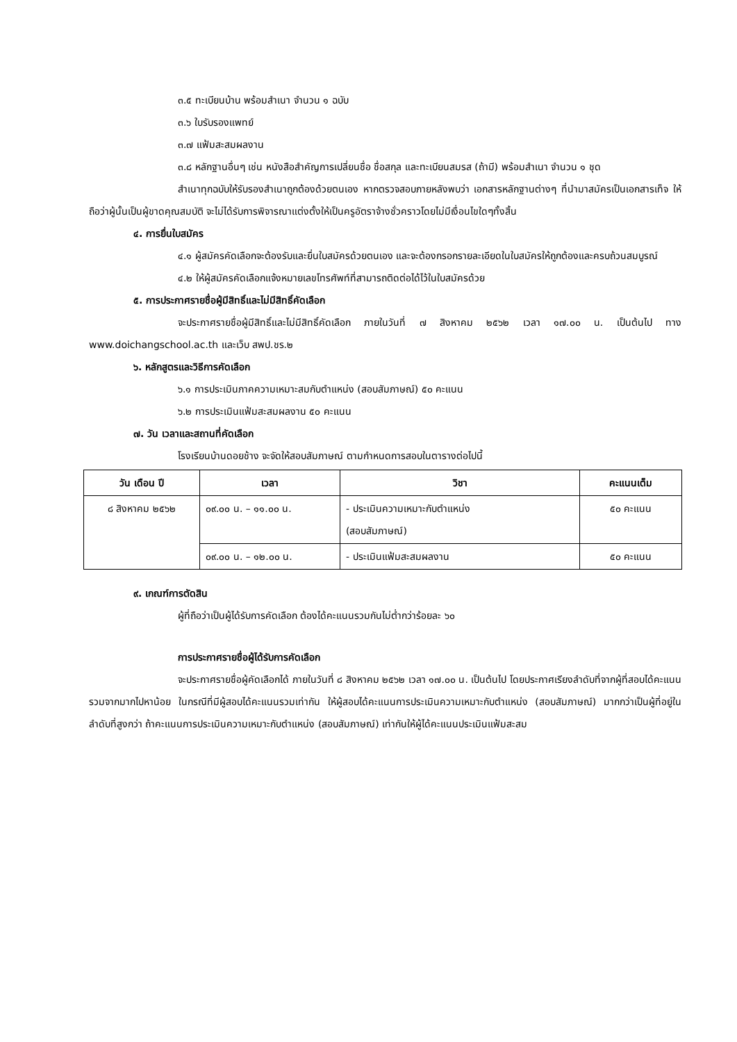๓.๕ ทะเบียนบ้าน พร้อมสำเนา จำนวน ๑ ฉบับ
๓.๖ ใบรับรองแพทย์
๓.๗ แฟ้มสะสมผลงาน
๓.๘ หลักฐานอื่นๆ เช่น หนังสือสำคัญการเปลี่ยนชื่อ ชื่อสกุล และทะเบียนสมรส (ถ้ามี) พร้อมสำเนา จำนวน ๑ ชุด
สำเนาทุกฉบับให้รับรองสำเนาถูกต้องด้วยตนเอง หากตรวจสอบภายหลังพบว่า เอกสารหลักฐานต่างๆ ที่นำมาสมัครเป็นเอกสารเท็จ ให้ถือว่าผู้นั้นเป็นผู้ขาดคุณสมบัติ จะไม่ได้รับการพิจารณาแต่งตั้งให้เป็นครูอัตราจ้างชั่วคราวโดยไม่มีเงื่อนไขใดๆทั้งสิ้น
๔. การยื่นใบสมัคร
๔.๑ ผู้สมัครคัดเลือกจะต้องรับและยื่นใบสมัครด้วยตนเอง และจะต้องกรอกรายละเอียดในใบสมัครให้ถูกต้องและครบถ้วนสมบูรณ์
๔.๒ ให้ผู้สมัครคัดเลือกแจ้งหมายเลขโทรศัพท์ที่สามารถติดต่อได้ไว้ในใบสมัครด้วย
๕. การประกาศรายชื่อผู้มีสิทธิ์และไม่มีสิทธิ์คัดเลือก
จะประกาศรายชื่อผู้มีสิทธิ์และไม่มีสิทธิ์คัดเลือก ภายในวันที่ ๗ สิงหาคม ๒๕๖๒ เวลา ๑๗.๐๐ น. เป็นต้นไป ทาง www.doichangschool.ac.th และเว็บ สพป.ชร.๒
๖. หลักสูตรและวิธีการคัดเลือก
๖.๑ การประเมินภาคความเหมาะสมกับตำแหน่ง (สอบสัมภาษณ์) ๕๐ คะแนน
๖.๒ การประเมินแฟ้มสะสมผลงาน ๕๐ คะแนน
๗. วัน เวลาและสถานที่คัดเลือก
โรงเรียนบ้านดอยช้าง จะจัดให้สอบสัมภาษณ์ ตามกำหนดการสอบในตารางต่อไปนี้
| วัน เดือน ปี | เวลา | วิชา | คะแนนเต็ม |
| --- | --- | --- | --- |
| ๘ สิงหาคม ๒๕๖๒ | ๐๙.๐๐ น. – ๑๑.๐๐ น. | - ประเมินความเหมาะกับตำแหน่ง (สอบสัมภาษณ์) | ๕๐ คะแนน |
| | ๐๙.๐๐ น. – ๑๒.๐๐ น. | - ประเมินแฟ้มสะสมผลงาน | ๕๐ คะแนน |
๙. เกณฑ์การตัดสิน
ผู้ที่ถือว่าเป็นผู้ได้รับการคัดเลือก ต้องได้คะแนนรวมกันไม่ต่ำกว่าร้อยละ ๖๐
การประกาศรายชื่อผู้ได้รับการคัดเลือก
จะประกาศรายชื่อผู้คัดเลือกได้ ภายในวันที่ ๘ สิงหาคม ๒๕๖๒ เวลา ๑๗.๐๐ น. เป็นต้นไป โดยประกาศเรียงลำดับที่จากผู้ที่สอบได้คะแนนรวมจากมากไปหาน้อย ในกรณีที่มีผู้สอบได้คะแนนรวมเท่ากัน ให้ผู้สอบได้คะแนนการประเมินความเหมาะกับตำแหน่ง (สอบสัมภาษณ์) มากกว่าเป็นผู้ที่อยู่ในลำดับที่สูงกว่า ถ้าคะแนนการประเมินความเหมาะกับตำแหน่ง (สอบสัมภาษณ์) เท่ากันให้ผู้ได้คะแนนประเมินแฟ้มสะสม